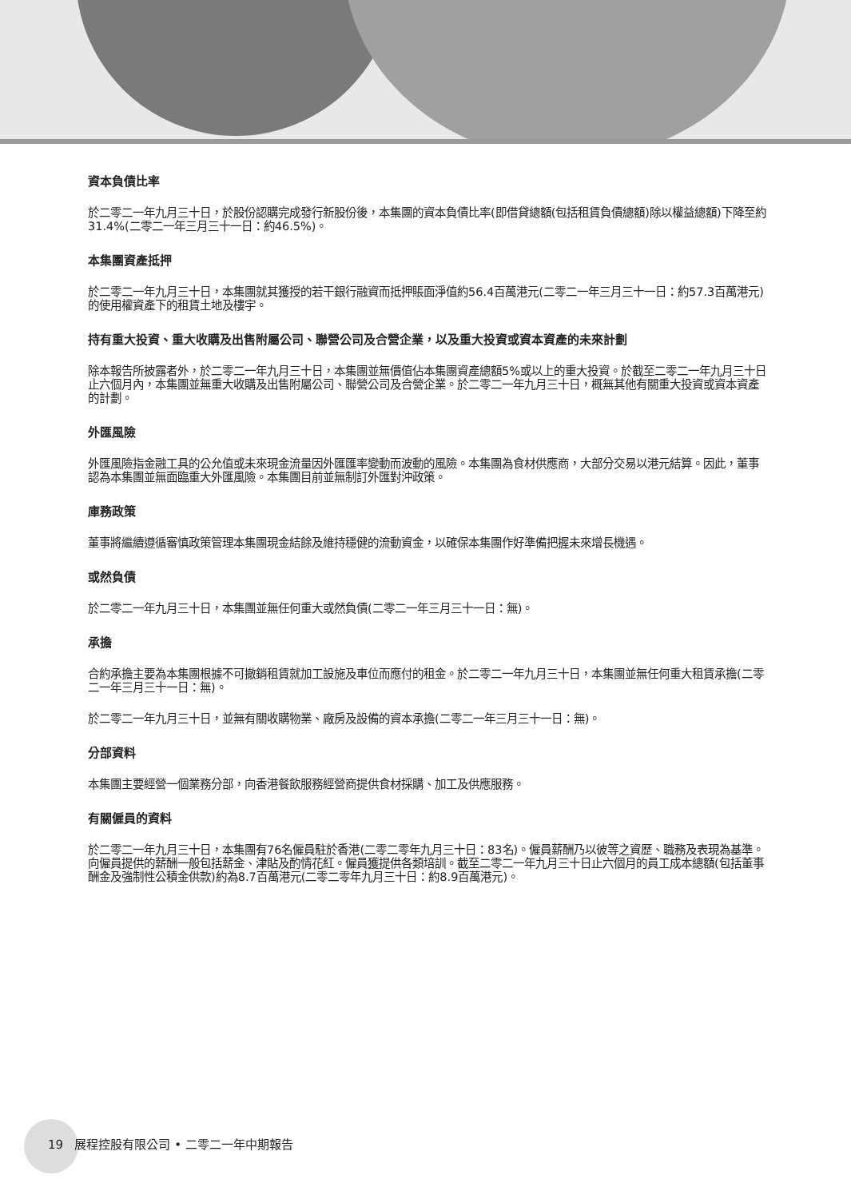資本負債比率
於二零二一年九月三十日，於股份認購完成發行新股份後，本集團的資本負債比率(即借貸總額(包括租賃負債總額)除以權益總額)下降至約31.4%(二零二一年三月三十一日：約46.5%)。
本集團資產抵押
於二零二一年九月三十日，本集團就其獲授的若干銀行融資而抵押賬面淨值約56.4百萬港元(二零二一年三月三十一日：約57.3百萬港元)的使用權資產下的租賃土地及樓宇。
持有重大投資、重大收購及出售附屬公司、聯營公司及合營企業，以及重大投資或資本資產的未來計劃
除本報告所披露者外，於二零二一年九月三十日，本集團並無價值佔本集團資產總額5%或以上的重大投資。於截至二零二一年九月三十日止六個月內，本集團並無重大收購及出售附屬公司、聯營公司及合營企業。於二零二一年九月三十日，概無其他有關重大投資或資本資產的計劃。
外匯風險
外匯風險指金融工具的公允值或未來現金流量因外匯匯率變動而波動的風險。本集團為食材供應商，大部分交易以港元結算。因此，董事認為本集團並無面臨重大外匯風險。本集團目前並無制訂外匯對沖政策。
庫務政策
董事將繼續遵循審慎政策管理本集團現金結餘及維持穩健的流動資金，以確保本集團作好準備把握未來增長機遇。
或然負債
於二零二一年九月三十日，本集團並無任何重大或然負債(二零二一年三月三十一日：無)。
承擔
合約承擔主要為本集團根據不可撤銷租賃就加工設施及車位而應付的租金。於二零二一年九月三十日，本集團並無任何重大租賃承擔(二零二一年三月三十一日：無)。
於二零二一年九月三十日，並無有關收購物業、廠房及設備的資本承擔(二零二一年三月三十一日：無)。
分部資料
本集團主要經營一個業務分部，向香港餐飲服務經營商提供食材採購、加工及供應服務。
有關僱員的資料
於二零二一年九月三十日，本集團有76名僱員駐於香港(二零二零年九月三十日：83名)。僱員薪酬乃以彼等之資歷、職務及表現為基準。向僱員提供的薪酬一般包括薪金、津貼及酌情花紅。僱員獲提供各類培訓。截至二零二一年九月三十日止六個月的員工成本總額(包括董事酬金及強制性公積金供款)約為8.7百萬港元(二零二零年九月三十日：約8.9百萬港元)。
19 展程控股有限公司 • 二零二一年中期報告